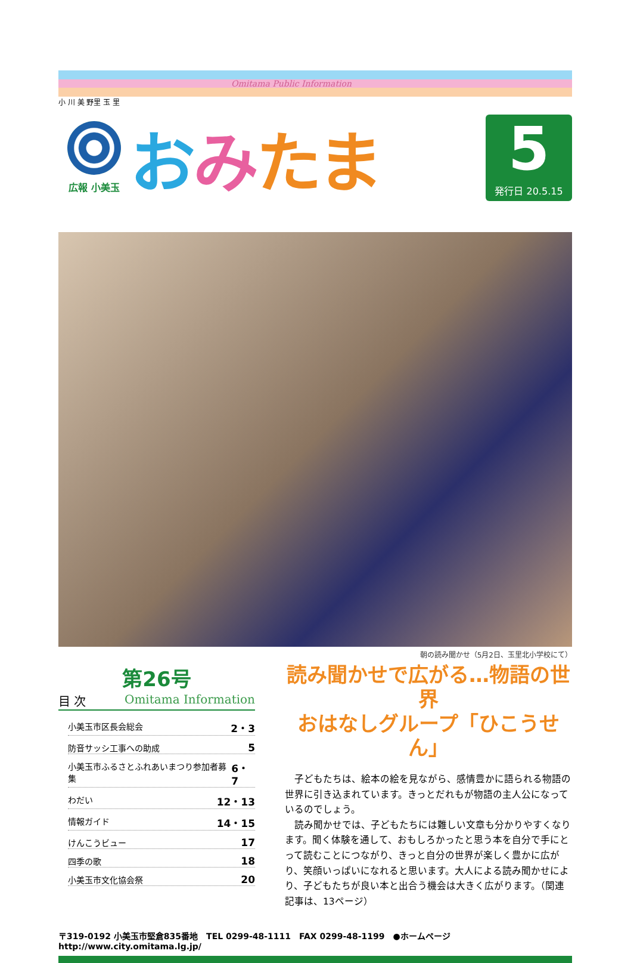Omitama Public Information
小 川 美 野里 玉 里
広報 小美玉
おみたま
5
発行日 20.5.15
朝の読み聞かせ（5月2日、玉里北小学校にて）
第26号
目 次 Omitama Information
小美玉市区長会総会 2・3
防音サッシ工事への助成 5
小美玉市ふるさとふれあいまつり参加者募集 6・7
わだい 12・13
情報ガイド 14・15
けんこうビュー 17
四季の歌 18
小美玉市文化協会祭 20
読み聞かせで広がる…物語の世界
おはなしグループ「ひこうせん」
子どもたちは、絵本の絵を見ながら、感情豊かに語られる物語の世界に引き込まれています。きっとだれもが物語の主人公になっているのでしょう。
読み聞かせでは、子どもたちには難しい文章も分かりやすくなります。聞く体験を通して、おもしろかったと思う本を自分で手にとって読むことにつながり、きっと自分の世界が楽しく豊かに広がり、笑顔いっぱいになれると思います。大人による読み聞かせにより、子どもたちが良い本と出合う機会は大きく広がります。（関連記事は、13ページ）
〒319-0192 小美玉市堅倉835番地　TEL 0299-48-1111　FAX 0299-48-1199　●ホームページ http://www.city.omitama.lg.jp/